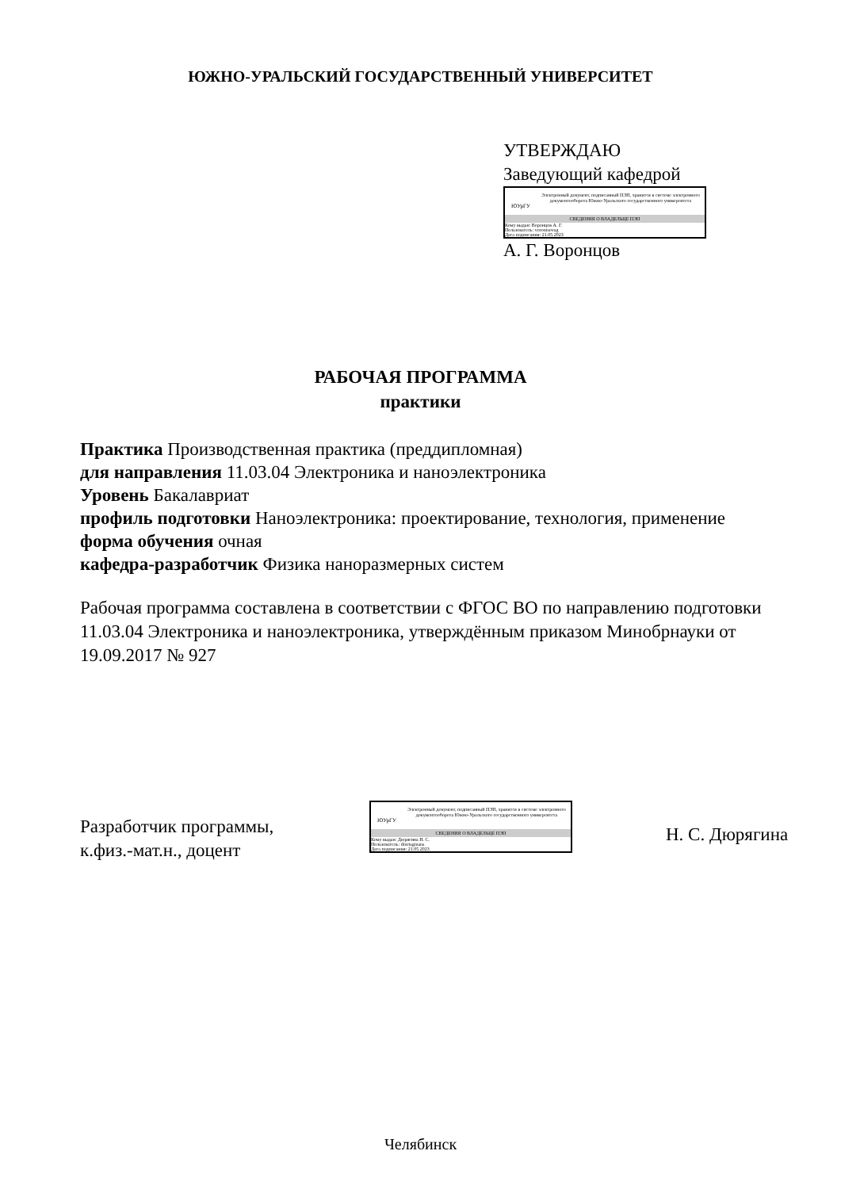ЮЖНО-УРАЛЬСКИЙ ГОСУДАРСТВЕННЫЙ УНИВЕРСИТЕТ
УТВЕРЖДАЮ
Заведующий кафедрой
ЮУрГУ
Электронный документ, подписанный ПЭП, хранится в системе электронного документооборота Южно-Уральского государственного университета
СВЕДЕНИЯ О ВЛАДЕЛЬЦЕ ПЭП
Кому выдан: Воронцов А. Г.
Пользователь: vorontsovag
Дата подписания: 21.05.2023
А. Г. Воронцов
РАБОЧАЯ ПРОГРАММА
практики
Практика Производственная практика (преддипломная)
для направления 11.03.04 Электроника и наноэлектроника
Уровень Бакалавриат
профиль подготовки Наноэлектроника: проектирование, технология, применение
форма обучения очная
кафедра-разработчик Физика наноразмерных систем
Рабочая программа составлена в соответствии с ФГОС ВО по направлению подготовки 11.03.04 Электроника и наноэлектроника, утверждённым приказом Минобрнауки от 19.09.2017 № 927
Разработчик программы,
к.физ.-мат.н., доцент
ЮУрГУ
Электронный документ, подписанный ПЭП, хранится в системе электронного документооборота Южно-Уральского государственного университета
СВЕДЕНИЯ О ВЛАДЕЛЬЦЕ ПЭП
Кому выдан: Дюрягина Н. С.
Пользователь: diuriaginans
Дата подписания: 21.05.2023
Н. С. Дюрягина
Челябинск